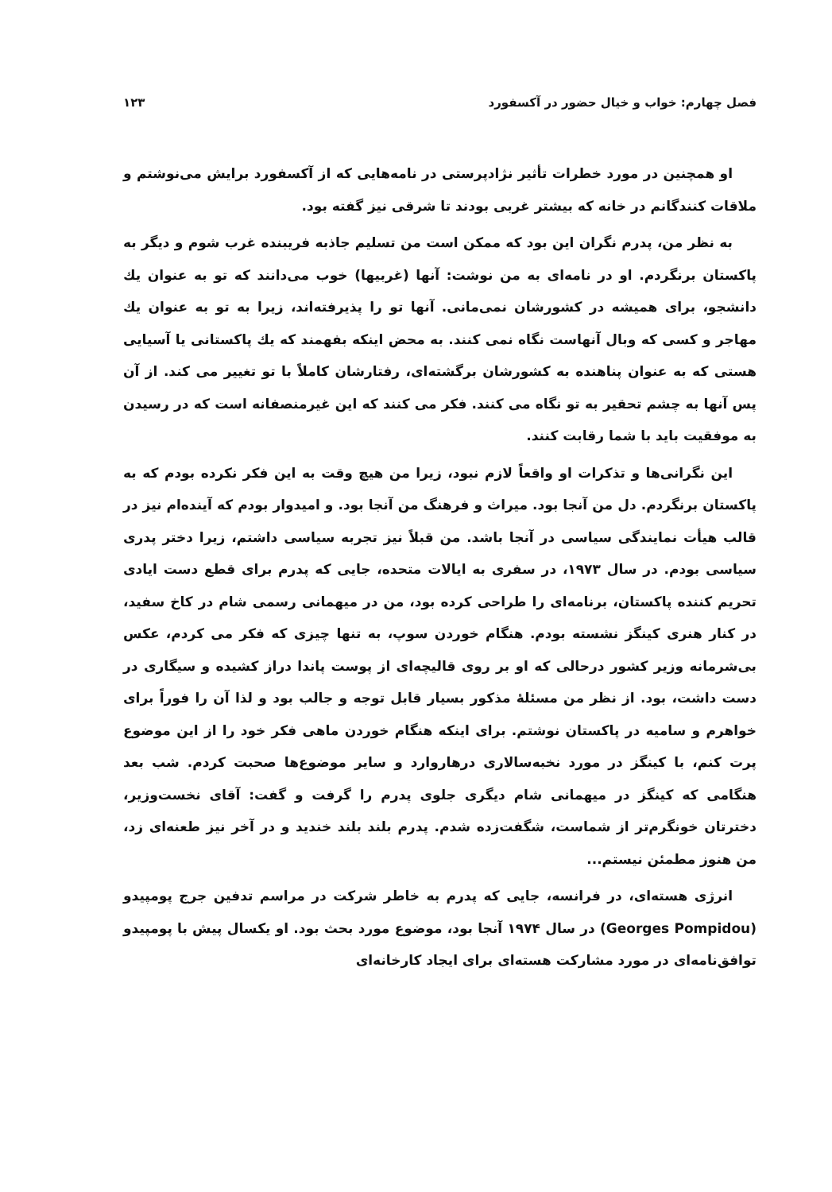فصل چهارم: خواب و خیال حضور در آکسفورد ۱۲۳
او همچنین در مورد خطرات تأثیر نژادپرستی در نامه‌هایی که از آکسفورد برایش می‌نوشتم و ملاقات کنندگانم در خانه که بیشتر غربی بودند تا شرقی نیز گفته بود.
به نظر من، پدرم نگران این بود که ممکن است من تسلیم جاذبه فریبنده غرب شوم و دیگر به پاکستان برنگردم. او در نامه‌ای به من نوشت: آنها (غربیها) خوب می‌دانند که تو به عنوان یك دانشجو، برای همیشه در کشورشان نمی‌مانی. آنها تو را پذیرفته‌اند، زیرا به تو به عنوان یك مهاجر و کسی که وبال آنهاست نگاه نمی کنند. به محض اینکه بفهمند که یك پاکستانی یا آسیایی هستی که به عنوان پناهنده به کشورشان برگشته‌ای، رفتارشان کاملاً با تو تغییر می کند. از آن پس آنها به چشم تحقیر به تو نگاه می کنند. فکر می کنند که این غیرمنصفانه است که در رسیدن به موفقیت باید با شما رقابت کنند.
این نگرانی‌ها و تذکرات او واقعاً لازم نبود، زیرا من هیچ وقت به این فکر نکرده بودم که به پاکستان برنگردم. دل من آنجا بود. میراث و فرهنگ من آنجا بود. و امیدوار بودم که آینده‌ام نیز در قالب هیأت نمایندگی سیاسی در آنجا باشد. من قبلاً نیز تجربه سیاسی داشتم، زیرا دختر پدری سیاسی بودم. در سال ۱۹۷۳، در سفری به ایالات متحده، جایی که پدرم برای قطع دست ایادی تحریم کننده پاکستان، برنامه‌ای را طراحی کرده بود، من در میهمانی رسمی شام در کاخ سفید، در کنار هنری کینگز نشسته بودم. هنگام خوردن سوپ، به تنها چیزی که فکر می کردم، عکس بی‌شرمانه وزیر کشور درحالی که او بر روی قالیچه‌ای از پوست پاندا دراز کشیده و سیگاری در دست داشت، بود. از نظر من مسئلهٔ مذکور بسیار قابل توجه و جالب بود و لذا آن را فوراً برای خواهرم و سامیه در پاکستان نوشتم. برای اینکه هنگام خوردن ماهی فکر خود را از این موضوع پرت کنم، با کینگز در مورد نخبه‌سالاری درهاروارد و سایر موضوع‌ها صحبت کردم. شب بعد هنگامی که کینگز در میهمانی شام دیگری جلوی پدرم را گرفت و گفت: آقای نخست‌وزیر، دخترتان خونگرم‌تر از شماست، شگفت‌زده شدم. پدرم بلند بلند خندید و در آخر نیز طعنه‌ای زد، من هنوز مطمئن نیستم...
انرژی هسته‌ای، در فرانسه، جایی که پدرم به خاطر شرکت در مراسم تدفین جرج پومپیدو (Georges Pompidou) در سال ۱۹۷۴ آنجا بود، موضوع مورد بحث بود. او یکسال پیش با پومپیدو توافق‌نامه‌ای در مورد مشارکت هسته‌ای برای ایجاد کارخانه‌ای